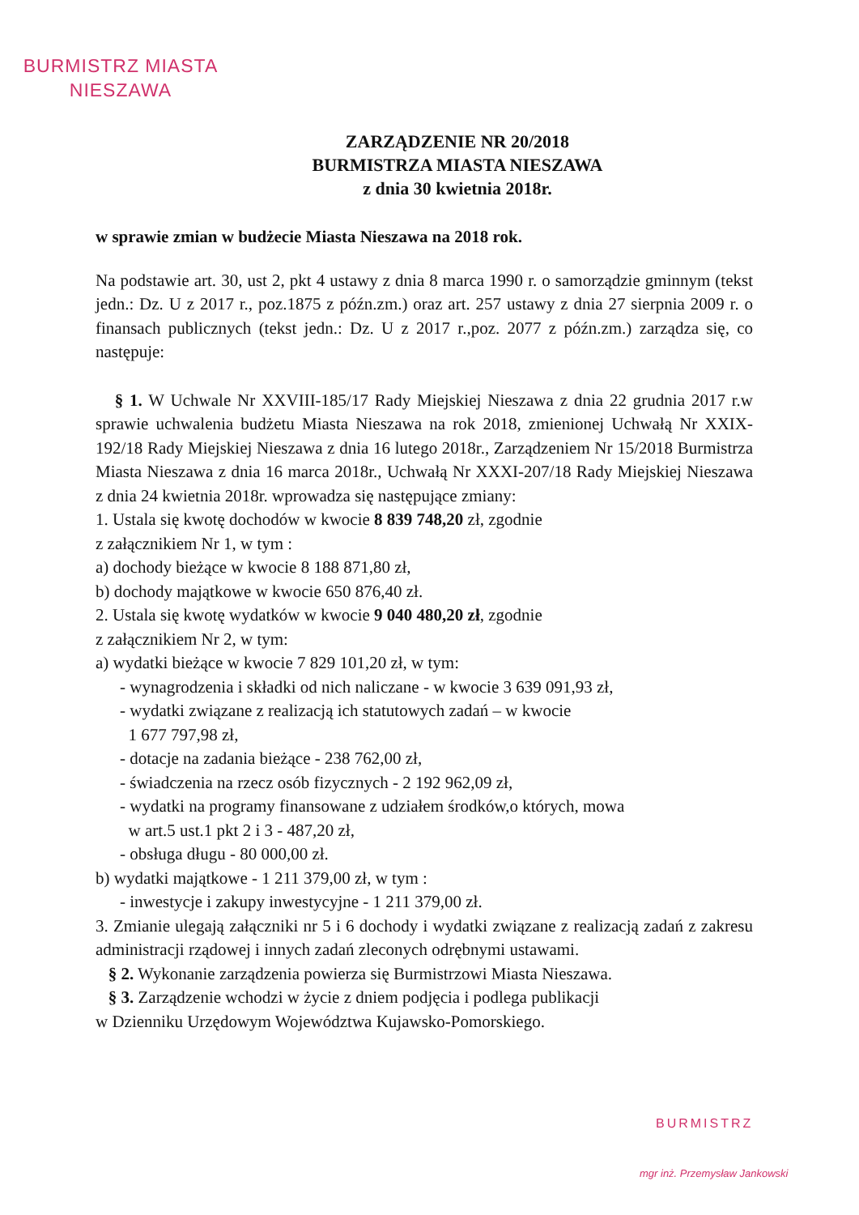BURMISTRZ MIASTA
NIESZAWA
ZARZĄDZENIE NR 20/2018
BURMISTRZA MIASTA NIESZAWA
z dnia 30 kwietnia 2018r.
w sprawie zmian w budżecie Miasta Nieszawa na 2018 rok.
Na podstawie art. 30, ust 2, pkt 4 ustawy z dnia 8 marca 1990 r. o samorządzie gminnym (tekst jedn.: Dz. U z 2017 r., poz.1875 z późn.zm.) oraz art. 257 ustawy z dnia 27 sierpnia 2009 r. o finansach publicznych (tekst jedn.: Dz. U z 2017 r.,poz. 2077 z późn.zm.) zarządza się, co następuje:
§ 1. W Uchwale Nr XXVIII-185/17 Rady Miejskiej Nieszawa z dnia 22 grudnia 2017 r.w sprawie uchwalenia budżetu Miasta Nieszawa na rok 2018, zmienionej Uchwałą Nr XXIX-192/18 Rady Miejskiej Nieszawa z dnia 16 lutego 2018r., Zarządzeniem Nr 15/2018 Burmistrza Miasta Nieszawa z dnia 16 marca 2018r., Uchwałą Nr XXXI-207/18 Rady Miejskiej Nieszawa z dnia 24 kwietnia 2018r. wprowadza się następujące zmiany:
1. Ustala się kwotę dochodów w kwocie 8 839 748,20 zł, zgodnie
z załącznikiem Nr 1, w tym :
a) dochody bieżące w kwocie 8 188 871,80 zł,
b) dochody majątkowe w kwocie 650 876,40 zł.
2. Ustala się kwotę wydatków w kwocie 9 040 480,20 zł, zgodnie
z załącznikiem Nr 2, w tym:
a) wydatki bieżące w kwocie 7 829 101,20 zł, w tym:
- wynagrodzenia i składki od nich naliczane - w kwocie 3 639 091,93 zł,
- wydatki związane z realizacją ich statutowych zadań – w kwocie
1 677 797,98 zł,
- dotacje na zadania bieżące - 238 762,00 zł,
- świadczenia na rzecz osób fizycznych - 2 192 962,09 zł,
- wydatki na programy finansowane z udziałem środków,o których, mowa
w art.5 ust.1 pkt 2 i 3 - 487,20 zł,
- obsługa długu - 80 000,00 zł.
b) wydatki majątkowe - 1 211 379,00 zł, w tym :
- inwestycje i zakupy inwestycyjne - 1 211 379,00 zł.
3. Zmianie ulegają załączniki nr 5 i 6 dochody i wydatki związane z realizacją zadań z zakresu administracji rządowej i innych zadań zleconych odrębnymi ustawami.
§ 2. Wykonanie zarządzenia powierza się Burmistrzowi Miasta Nieszawa.
§ 3. Zarządzenie wchodzi w życie z dniem podjęcia i podlega publikacji
w Dzienniku Urzędowym Województwa Kujawsko-Pomorskiego.
BURMISTRZ
mgr inż. Przemysław Jankowski